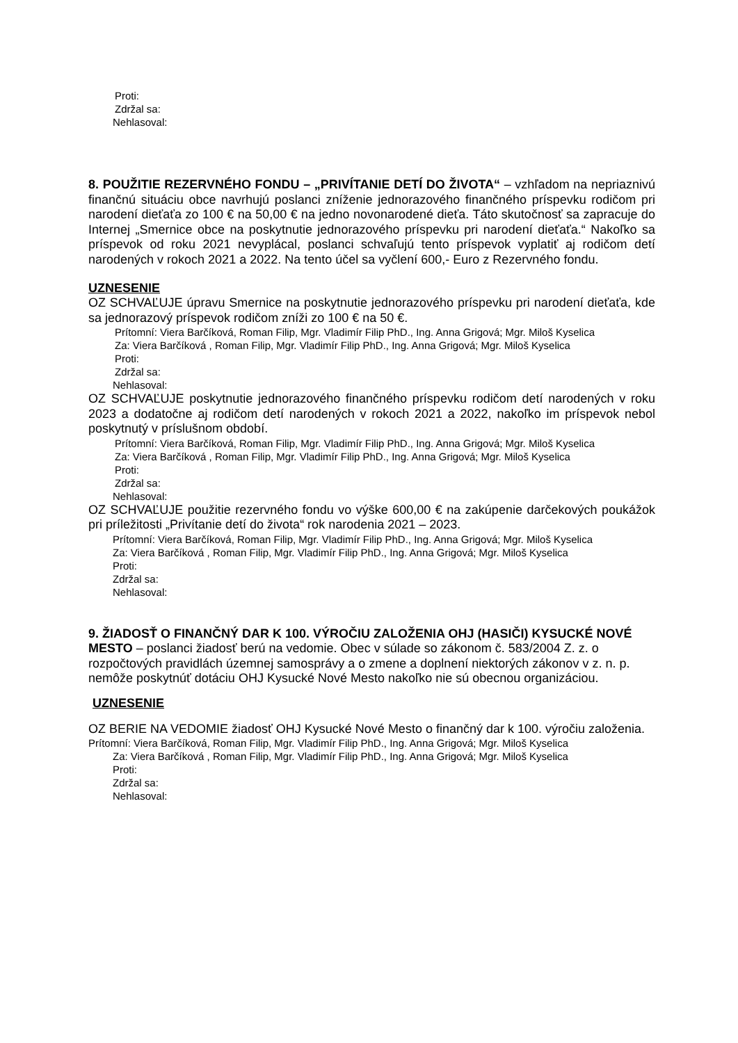Proti:
Zdržal sa:
Nehlasoval:
8. POUŽITIE REZERVNÉHO FONDU – „PRIVÍTANIE DETÍ DO ŽIVOTA“ – vzhľadom na nepriaznivú finančnú situáciu obce navrhujú poslanci zníženie jednorazového finančného príspevku rodičom pri narodení dieťaťa zo 100 € na 50,00 € na jedno novonarodené dieťa. Táto skutočnosť sa zapracuje do Internej „Smernice obce na poskytnutie jednorazového príspevku pri narodení dieťaťa.“ Nakoľko sa príspevok od roku 2021 nevyplácal, poslanci schvaľujú tento príspevok vyplatiť aj rodičom detí narodených v rokoch 2021 a 2022. Na tento účel sa vyčlení 600,- Euro z Rezervného fondu.
UZNESENIE
OZ SCHVAĽUJE úpravu Smernice na poskytnutie jednorazového príspevku pri narodení dieťaťa, kde sa jednorazový príspevok rodičom zníži zo 100 € na 50 €.
Prítomní: Viera Barčíková, Roman Filip, Mgr. Vladimír Filip PhD., Ing. Anna Grigová; Mgr. Miloš Kyselica
Za: Viera Barčíková , Roman Filip, Mgr. Vladimír Filip PhD., Ing. Anna Grigová; Mgr. Miloš Kyselica
Proti:
Zdržal sa:
Nehlasoval:
OZ SCHVAĽUJE poskytnutie jednorazového finančného príspevku rodičom detí narodených v roku 2023 a dodatočne aj rodičom detí narodených v rokoch 2021 a 2022, nakoľko im príspevok nebol poskytnutý v príslušnom období.
Prítomní: Viera Barčíková, Roman Filip, Mgr. Vladimír Filip PhD., Ing. Anna Grigová; Mgr. Miloš Kyselica
Za: Viera Barčíková , Roman Filip, Mgr. Vladimír Filip PhD., Ing. Anna Grigová; Mgr. Miloš Kyselica
Proti:
Zdržal sa:
Nehlasoval:
OZ SCHVAĽUJE použitie rezervného fondu vo výške 600,00 € na zakúpenie darčekových poukážok pri príležitosti „Privítanie detí do života“ rok narodenia 2021 – 2023.
Prítomní: Viera Barčíková, Roman Filip, Mgr. Vladimír Filip PhD., Ing. Anna Grigová; Mgr. Miloš Kyselica
Za: Viera Barčíková , Roman Filip, Mgr. Vladimír Filip PhD., Ing. Anna Grigová; Mgr. Miloš Kyselica
Proti:
Zdržal sa:
Nehlasoval:
9. ŽIADOSŤ O FINANČNÝ DAR K 100. VÝROČIU ZALOŽENIA OHJ (HASIČI) KYSUCKÉ NOVÉ MESTO – poslanci žiadosť berú na vedomie. Obec v súlade so zákonom č. 583/2004 Z. z. o rozpočtových pravidlách územnej samosprávy a o zmene a doplnení niektorých zákonov v z. n. p. nemôže poskytnúť dotáciu OHJ Kysucké Nové Mesto nakoľko nie sú obecnou organizáciou.
UZNESENIE
OZ BERIE NA VEDOMIE žiadosť OHJ Kysucké Nové Mesto o finančný dar k 100. výročiu založenia.
Prítomní: Viera Barčíková, Roman Filip, Mgr. Vladimír Filip PhD., Ing. Anna Grigová; Mgr. Miloš Kyselica
Za: Viera Barčíková , Roman Filip, Mgr. Vladimír Filip PhD., Ing. Anna Grigová; Mgr. Miloš Kyselica
Proti:
Zdržal sa:
Nehlasoval: